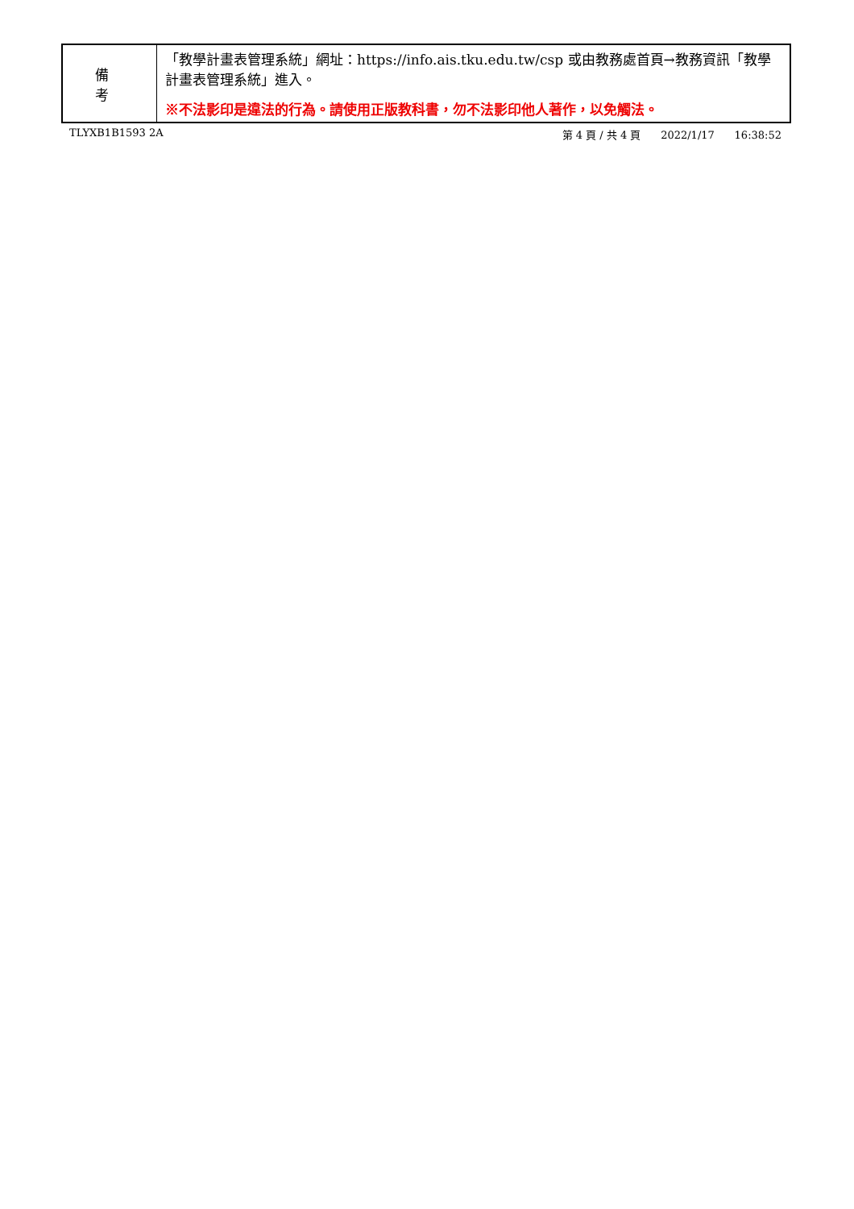| 備 考 | 「教學計畫表管理系統」網址： https://info.ais.tku.edu.tw/csp 或由教務處首頁→教務資訊「教學計畫表管理系統」進入。 ※不法影印是違法的行為。請使用正版教科書，勿不法影印他人著作，以免觸法。 |
TLYXB1B1593 2A 第 4 頁 / 共 4 頁 2022/1/17 16:38:52